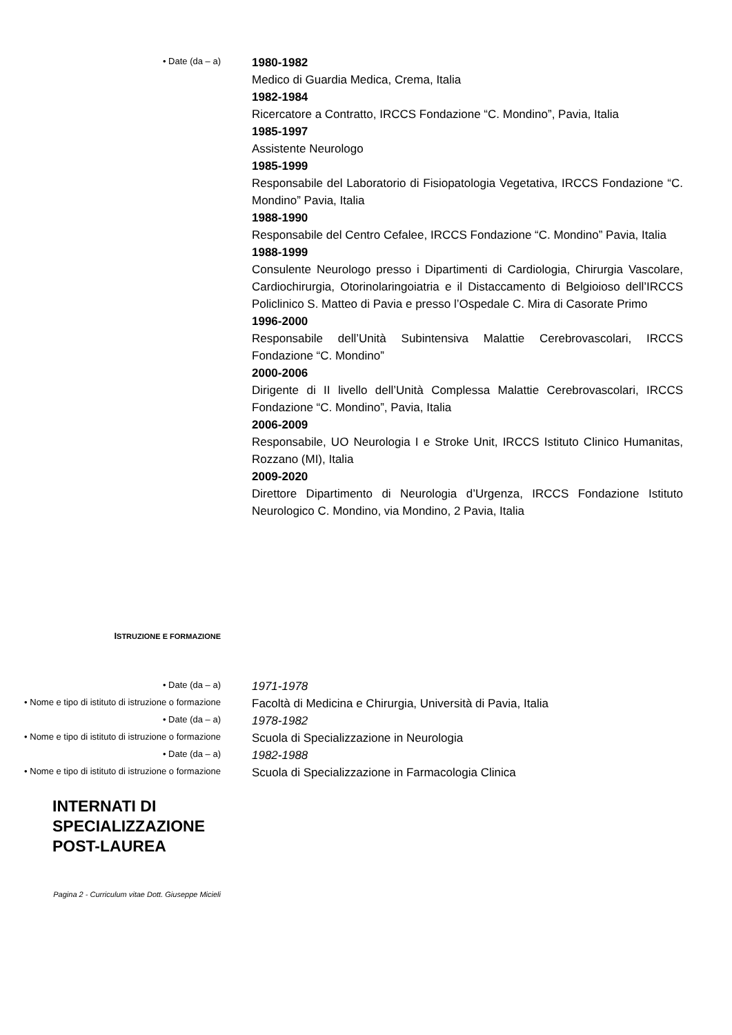• Date (da – a)
1980-1982
Medico di Guardia Medica, Crema, Italia
1982-1984
Ricercatore a Contratto, IRCCS Fondazione “C. Mondino”, Pavia, Italia
1985-1997
Assistente Neurologo
1985-1999
Responsabile del Laboratorio di Fisiopatologia Vegetativa, IRCCS Fondazione “C. Mondino” Pavia, Italia
1988-1990
Responsabile del Centro Cefalee, IRCCS Fondazione “C. Mondino” Pavia, Italia
1988-1999
Consulente Neurologo presso i Dipartimenti di Cardiologia, Chirurgia Vascolare, Cardiochirurgia, Otorinolaringoiatria e il Distaccamento di Belgioioso dell’IRCCS Policlinico S. Matteo di Pavia e presso l’Ospedale C. Mira di Casorate Primo
1996-2000
Responsabile dell’Unità Subintensiva Malattie Cerebrovascolari, IRCCS Fondazione “C. Mondino”
2000-2006
Dirigente di II livello dell’Unità Complessa Malattie Cerebrovascolari, IRCCS Fondazione “C. Mondino”, Pavia, Italia
2006-2009
Responsabile, UO Neurologia I e Stroke Unit, IRCCS Istituto Clinico Humanitas, Rozzano (MI), Italia
2009-2020
Direttore Dipartimento di Neurologia d’Urgenza, IRCCS Fondazione Istituto Neurologico C. Mondino, via Mondino, 2 Pavia, Italia
ISTRUZIONE E FORMAZIONE
• Date (da – a)
1971-1978
• Nome e tipo di istituto di istruzione o formazione
Facoltà di Medicina e Chirurgia, Università di Pavia, Italia
• Date (da – a)
1978-1982
• Nome e tipo di istituto di istruzione o formazione
Scuola di Specializzazione in Neurologia
• Date (da – a)
1982-1988
• Nome e tipo di istituto di istruzione o formazione
Scuola di Specializzazione in Farmacologia Clinica
INTERNATI DI
SPECIALIZZAZIONE
POST-LAUREA
Pagina 2 - Curriculum vitae Dott. Giuseppe Micieli